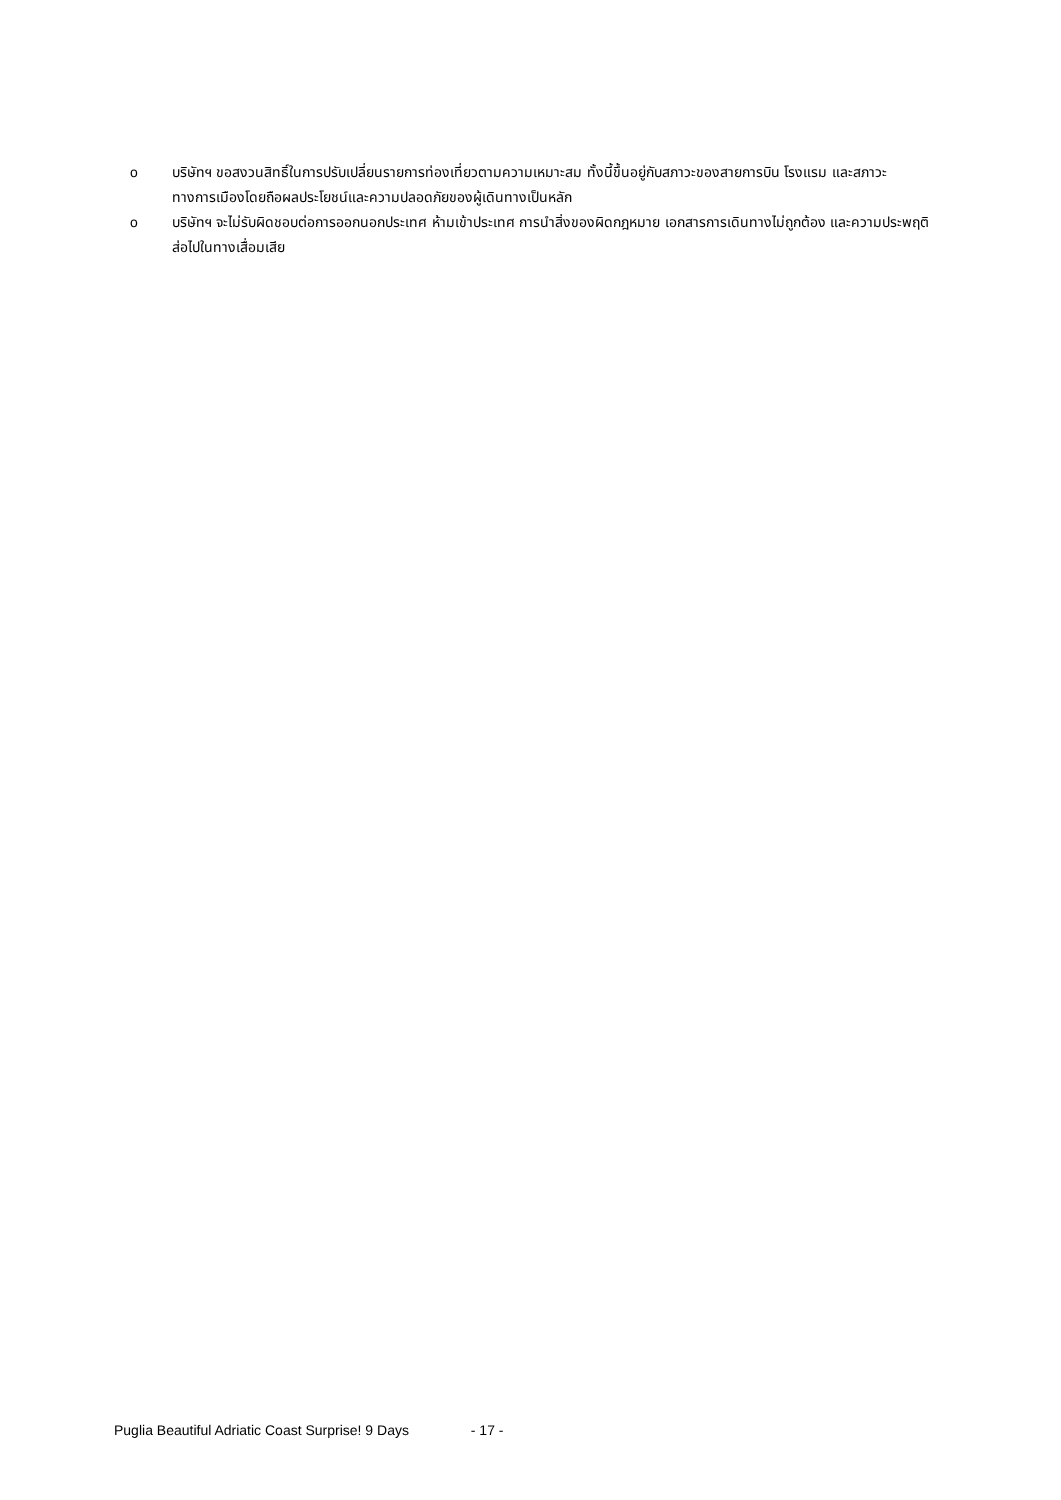o บริษัทฯ ขอสงวนสิทธิ์ในการปรับเปลี่ยนรายการท่องเที่ยวตามความเหมาะสม ทั้งนี้ขึ้นอยู่กับสภาวะของสายการบิน โรงแรม และสภาวะทางการเมืองโดยถือผลประโยชน์และความปลอดภัยของผู้เดินทางเป็นหลัก
o บริษัทฯ จะไม่รับผิดชอบต่อการออกนอกประเทศ ห้ามเข้าประเทศ การนำสิ่งของผิดกฎหมาย เอกสารการเดินทางไม่ถูกต้อง และความประพฤติส่อไปในทางเสื่อมเสีย
Puglia Beautiful Adriatic Coast Surprise! 9 Days - 17 -